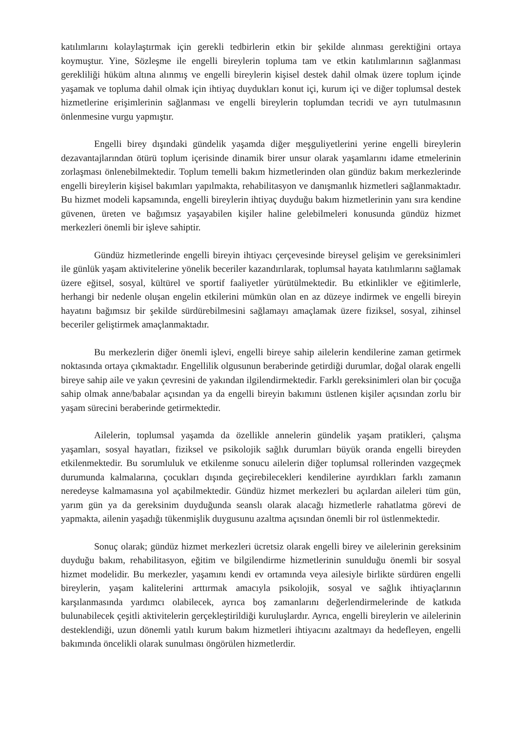katılımlarını kolaylaştırmak için gerekli tedbirlerin etkin bir şekilde alınması gerektiğini ortaya koymuştur. Yine, Sözleşme ile engelli bireylerin topluma tam ve etkin katılımlarının sağlanması gerekliliği hüküm altına alınmış ve engelli bireylerin kişisel destek dahil olmak üzere toplum içinde yaşamak ve topluma dahil olmak için ihtiyaç duydukları konut içi, kurum içi ve diğer toplumsal destek hizmetlerine erişimlerinin sağlanması ve engelli bireylerin toplumdan tecridi ve ayrı tutulmasının önlenmesine vurgu yapmıştır.
Engelli birey dışındaki gündelik yaşamda diğer meşguliyetlerini yerine engelli bireylerin dezavantajlarından ötürü toplum içerisinde dinamik birer unsur olarak yaşamlarını idame etmelerinin zorlaşması önlenebilmektedir. Toplum temelli bakım hizmetlerinden olan gündüz bakım merkezlerinde engelli bireylerin kişisel bakımları yapılmakta, rehabilitasyon ve danışmanlık hizmetleri sağlanmaktadır. Bu hizmet modeli kapsamında, engelli bireylerin ihtiyaç duyduğu bakım hizmetlerinin yanı sıra kendine güvenen, üreten ve bağımsız yaşayabilen kişiler haline gelebilmeleri konusunda gündüz hizmet merkezleri önemli bir işleve sahiptir.
Gündüz hizmetlerinde engelli bireyin ihtiyacı çerçevesinde bireysel gelişim ve gereksinimleri ile günlük yaşam aktivitelerine yönelik beceriler kazandırılarak, toplumsal hayata katılımlarını sağlamak üzere eğitsel, sosyal, kültürel ve sportif faaliyetler yürütülmektedir. Bu etkinlikler ve eğitimlerle, herhangi bir nedenle oluşan engelin etkilerini mümkün olan en az düzeye indirmek ve engelli bireyin hayatını bağımsız bir şekilde sürdürebilmesini sağlamayı amaçlamak üzere fiziksel, sosyal, zihinsel beceriler geliştirmek amaçlanmaktadır.
Bu merkezlerin diğer önemli işlevi, engelli bireye sahip ailelerin kendilerine zaman getirmek noktasında ortaya çıkmaktadır. Engellilik olgusunun beraberinde getirdiği durumlar, doğal olarak engelli bireye sahip aile ve yakın çevresini de yakından ilgilendirmektedir. Farklı gereksinimleri olan bir çocuğa sahip olmak anne/babalar açısından ya da engelli bireyin bakımını üstlenen kişiler açısından zorlu bir yaşam sürecini beraberinde getirmektedir.
Ailelerin, toplumsal yaşamda da özellikle annelerin gündelik yaşam pratikleri, çalışma yaşamları, sosyal hayatları, fiziksel ve psikolojik sağlık durumları büyük oranda engelli bireyden etkilenmektedir. Bu sorumluluk ve etkilenme sonucu ailelerin diğer toplumsal rollerinden vazgeçmek durumunda kalmalarına, çocukları dışında geçirebilecekleri kendilerine ayırdıkları farklı zamanın neredeyse kalmamasına yol açabilmektedir. Gündüz hizmet merkezleri bu açılardan aileleri tüm gün, yarım gün ya da gereksinim duyduğunda seanslı olarak alacağı hizmetlerle rahatlatma görevi de yapmakta, ailenin yaşadığı tükenmişlik duygusunu azaltma açısından önemli bir rol üstlenmektedir.
Sonuç olarak; gündüz hizmet merkezleri ücretsiz olarak engelli birey ve ailelerinin gereksinim duyduğu bakım, rehabilitasyon, eğitim ve bilgilendirme hizmetlerinin sunulduğu önemli bir sosyal hizmet modelidir. Bu merkezler, yaşamını kendi ev ortamında veya ailesiyle birlikte sürdüren engelli bireylerin, yaşam kalitelerini arttırmak amacıyla psikolojik, sosyal ve sağlık ihtiyaçlarının karşılanmasında yardımcı olabilecek, ayrıca boş zamanlarını değerlendirmelerinde de katkıda bulunabilecek çeşitli aktivitelerin gerçekleştirildiği kuruluşlardır. Ayrıca, engelli bireylerin ve ailelerinin desteklendiği, uzun dönemli yatılı kurum bakım hizmetleri ihtiyacını azaltmayı da hedefleyen, engelli bakımında öncelikli olarak sunulması öngörülen hizmetlerdir.